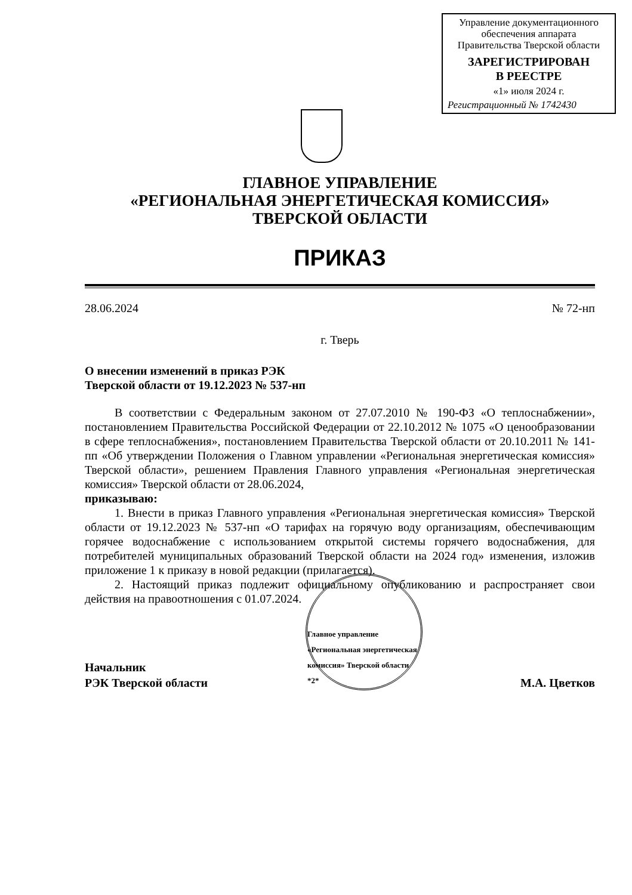Управление документационного
обеспечения аппарата
Правительства Тверской области
ЗАРЕГИСТРИРОВАН
В РЕЕСТРЕ
«1» июля 2024 г.
Регистрационный № 1742430
ГЛАВНОЕ УПРАВЛЕНИЕ
«РЕГИОНАЛЬНАЯ ЭНЕРГЕТИЧЕСКАЯ КОМИССИЯ»
ТВЕРСКОЙ ОБЛАСТИ
ПРИКАЗ
28.06.2024 № 72-нп
г. Тверь
О внесении изменений в приказ РЭК
Тверской области от 19.12.2023 № 537-нп
В соответствии с Федеральным законом от 27.07.2010 № 190-ФЗ «О теплоснабжении», постановлением Правительства Российской Федерации от 22.10.2012 № 1075 «О ценообразовании в сфере теплоснабжения», постановлением Правительства Тверской области от 20.10.2011 № 141-пп «Об утверждении Положения о Главном управлении «Региональная энергетическая комиссия» Тверской области», решением Правления Главного управления «Региональная энергетическая комиссия» Тверской области от 28.06.2024,
приказываю:
1. Внести в приказ Главного управления «Региональная энергетическая комиссия» Тверской области от 19.12.2023 № 537-нп «О тарифах на горячую воду организациям, обеспечивающим горячее водоснабжение с использованием открытой системы горячего водоснабжения, для потребителей муниципальных образований Тверской области на 2024 год» изменения, изложив приложение 1 к приказу в новой редакции (прилагается).
2. Настоящий приказ подлежит официальному опубликованию и распространяет свои действия на правоотношения с 01.07.2024.
Начальник
РЭК Тверской области
Главное управление «Региональная энергетическая комиссия» Тверской области *2*
М.А. Цветков